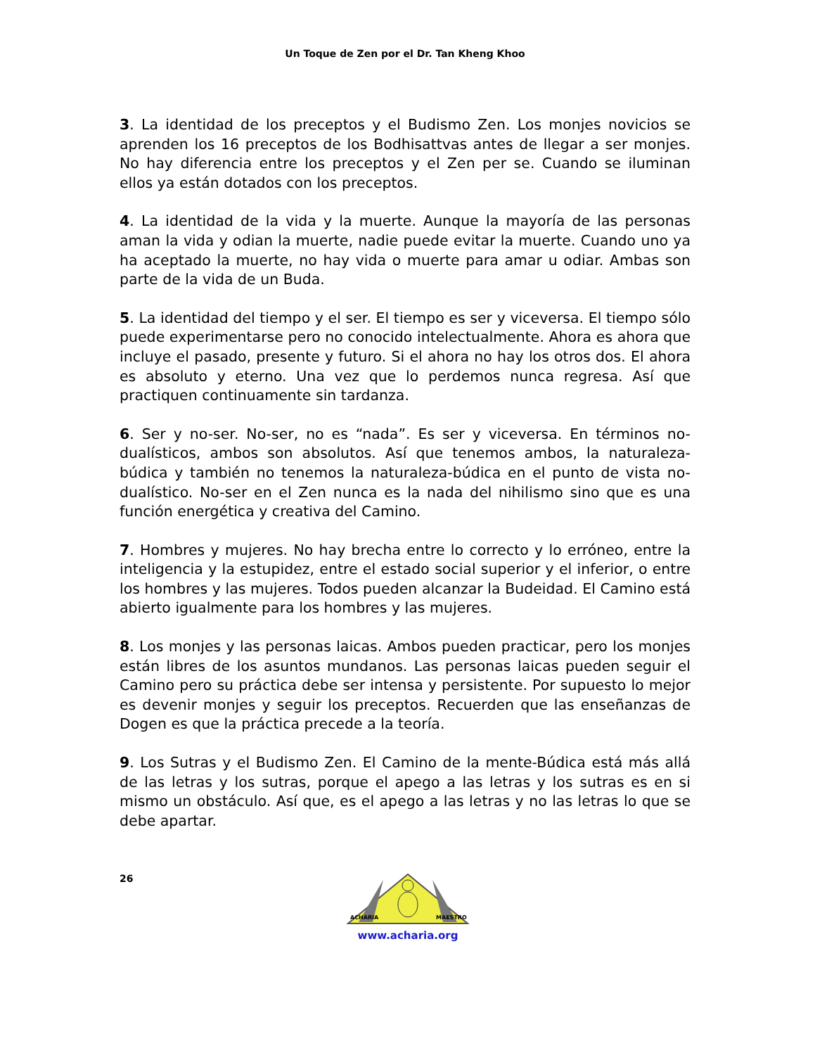Un Toque de Zen por el Dr. Tan Kheng Khoo
3. La identidad de los preceptos y el Budismo Zen. Los monjes novicios se aprenden los 16 preceptos de los Bodhisattvas antes de llegar a ser monjes. No hay diferencia entre los preceptos y el Zen per se. Cuando se iluminan ellos ya están dotados con los preceptos.
4. La identidad de la vida y la muerte. Aunque la mayoría de las personas aman la vida y odian la muerte, nadie puede evitar la muerte. Cuando uno ya ha aceptado la muerte, no hay vida o muerte para amar u odiar. Ambas son parte de la vida de un Buda.
5. La identidad del tiempo y el ser. El tiempo es ser y viceversa. El tiempo sólo puede experimentarse pero no conocido intelectualmente. Ahora es ahora que incluye el pasado, presente y futuro. Si el ahora no hay los otros dos. El ahora es absoluto y eterno. Una vez que lo perdemos nunca regresa. Así que practiquen continuamente sin tardanza.
6. Ser y no-ser. No-ser, no es “nada”. Es ser y viceversa. En términos no-dualísticos, ambos son absolutos. Así que tenemos ambos, la naturaleza-búdica y también no tenemos la naturaleza-búdica en el punto de vista no-dualístico. No-ser en el Zen nunca es la nada del nihilismo sino que es una función energética y creativa del Camino.
7. Hombres y mujeres. No hay brecha entre lo correcto y lo erróneo, entre la inteligencia y la estupidez, entre el estado social superior y el inferior, o entre los hombres y las mujeres. Todos pueden alcanzar la Budeidad. El Camino está abierto igualmente para los hombres y las mujeres.
8. Los monjes y las personas laicas. Ambos pueden practicar, pero los monjes están libres de los asuntos mundanos. Las personas laicas pueden seguir el Camino pero su práctica debe ser intensa y persistente. Por supuesto lo mejor es devenir monjes y seguir los preceptos. Recuerden que las enseñanzas de Dogen es que la práctica precede a la teoría.
9. Los Sutras y el Budismo Zen. El Camino de la mente-Búdica está más allá de las letras y los sutras, porque el apego a las letras y los sutras es en si mismo un obstáculo. Así que, es el apego a las letras y no las letras lo que se debe apartar.
26
ACHARIA
MAESTRO
www.acharia.org